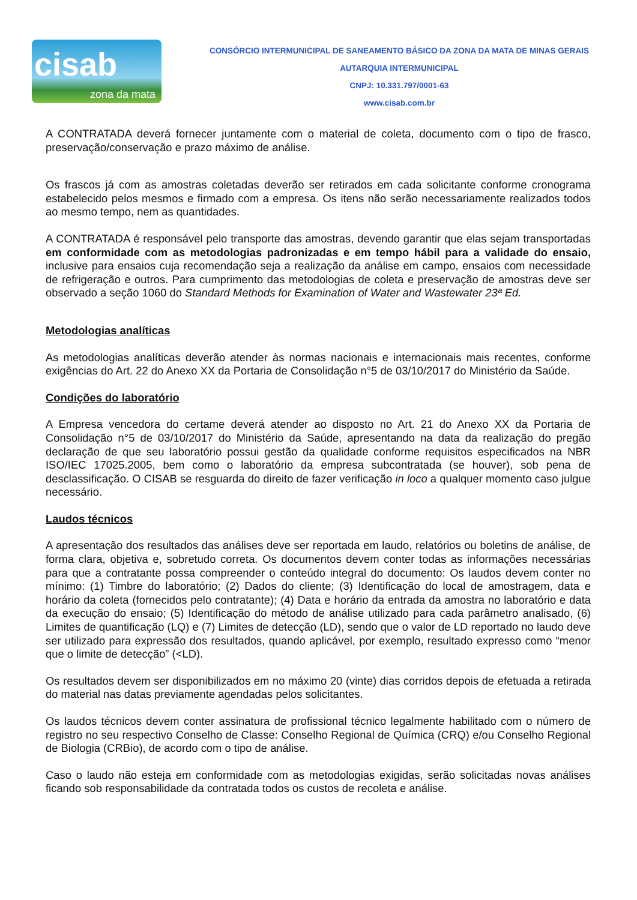cisab
zona da mata
CONSÓRCIO INTERMUNICIPAL DE SANEAMENTO BÁSICO DA ZONA DA MATA DE MINAS GERAIS
AUTARQUIA INTERMUNICIPAL
CNPJ: 10.331.797/0001-63
www.cisab.com.br
A CONTRATADA deverá fornecer juntamente com o material de coleta, documento com o tipo de frasco, preservação/conservação e prazo máximo de análise.
Os frascos já com as amostras coletadas deverão ser retirados em cada solicitante conforme cronograma estabelecido pelos mesmos e firmado com a empresa. Os itens não serão necessariamente realizados todos ao mesmo tempo, nem as quantidades.
A CONTRATADA é responsável pelo transporte das amostras, devendo garantir que elas sejam transportadas em conformidade com as metodologias padronizadas e em tempo hábil para a validade do ensaio, inclusive para ensaios cuja recomendação seja a realização da análise em campo, ensaios com necessidade de refrigeração e outros. Para cumprimento das metodologias de coleta e preservação de amostras deve ser observado a seção 1060 do Standard Methods for Examination of Water and Wastewater 23ª Ed.
Metodologias analíticas
As metodologias analíticas deverão atender às normas nacionais e internacionais mais recentes, conforme exigências do Art. 22 do Anexo XX da Portaria de Consolidação n°5 de 03/10/2017 do Ministério da Saúde.
Condições do laboratório
A Empresa vencedora do certame deverá atender ao disposto no Art. 21 do Anexo XX da Portaria de Consolidação n°5 de 03/10/2017 do Ministério da Saúde, apresentando na data da realização do pregão declaração de que seu laboratório possui gestão da qualidade conforme requisitos especificados na NBR ISO/IEC 17025.2005, bem como o laboratório da empresa subcontratada (se houver), sob pena de desclassificação. O CISAB se resguarda do direito de fazer verificação in loco a qualquer momento caso julgue necessário.
Laudos técnicos
A apresentação dos resultados das análises deve ser reportada em laudo, relatórios ou boletins de análise, de forma clara, objetiva e, sobretudo correta. Os documentos devem conter todas as informações necessárias para que a contratante possa compreender o conteúdo integral do documento: Os laudos devem conter no mínimo: (1) Timbre do laboratório; (2) Dados do cliente; (3) Identificação do local de amostragem, data e horário da coleta (fornecidos pelo contratante); (4) Data e horário da entrada da amostra no laboratório e data da execução do ensaio; (5) Identificação do método de análise utilizado para cada parâmetro analisado, (6) Limites de quantificação (LQ) e (7) Limites de detecção (LD), sendo que o valor de LD reportado no laudo deve ser utilizado para expressão dos resultados, quando aplicável, por exemplo, resultado expresso como “menor que o limite de detecção” (<LD).
Os resultados devem ser disponibilizados em no máximo 20 (vinte) dias corridos depois de efetuada a retirada do material nas datas previamente agendadas pelos solicitantes.
Os laudos técnicos devem conter assinatura de profissional técnico legalmente habilitado com o número de registro no seu respectivo Conselho de Classe: Conselho Regional de Química (CRQ) e/ou Conselho Regional de Biologia (CRBio), de acordo com o tipo de análise.
Caso o laudo não esteja em conformidade com as metodologias exigidas, serão solicitadas novas análises ficando sob responsabilidade da contratada todos os custos de recoleta e análise.